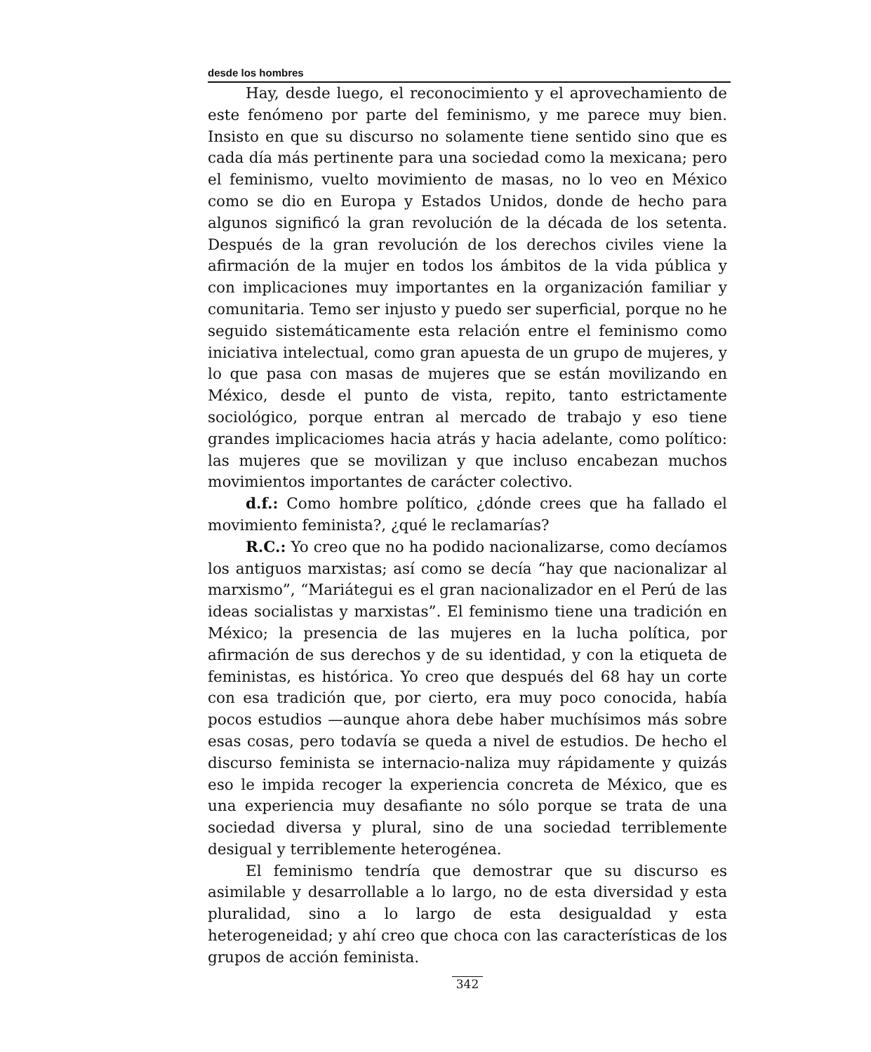desde los hombres
Hay, desde luego, el reconocimiento y el aprovechamiento de este fenómeno por parte del feminismo, y me parece muy bien. Insisto en que su discurso no solamente tiene sentido sino que es cada día más pertinente para una sociedad como la mexicana; pero el feminismo, vuelto movimiento de masas, no lo veo en México como se dio en Europa y Estados Unidos, donde de hecho para algunos significó la gran revolución de la década de los setenta. Después de la gran revolución de los derechos civiles viene la afirmación de la mujer en todos los ámbitos de la vida pública y con implicaciones muy importantes en la organización familiar y comunitaria. Temo ser injusto y puedo ser superficial, porque no he seguido sistemáticamente esta relación entre el feminismo como iniciativa intelectual, como gran apuesta de un grupo de mujeres, y lo que pasa con masas de mujeres que se están movilizando en México, desde el punto de vista, repito, tanto estrictamente sociológico, porque entran al mercado de trabajo y eso tiene grandes implicaciomes hacia atrás y hacia adelante, como político: las mujeres que se movilizan y que incluso encabezan muchos movimientos importantes de carácter colectivo.
d.f.: Como hombre político, ¿dónde crees que ha fallado el movimiento feminista?, ¿qué le reclamarías?
R.C.: Yo creo que no ha podido nacionalizarse, como decíamos los antiguos marxistas; así como se decía “hay que nacionalizar al marxismo”, “Mariátegui es el gran nacionalizador en el Perú de las ideas socialistas y marxistas”. El feminismo tiene una tradición en México; la presencia de las mujeres en la lucha política, por afirmación de sus derechos y de su identidad, y con la etiqueta de feministas, es histórica. Yo creo que después del 68 hay un corte con esa tradición que, por cierto, era muy poco conocida, había pocos estudios —aunque ahora debe haber muchísimos más sobre esas cosas, pero todavía se queda a nivel de estudios. De hecho el discurso feminista se internacio-naliza muy rápidamente y quizás eso le impida recoger la experiencia concreta de México, que es una experiencia muy desafiante no sólo porque se trata de una sociedad diversa y plural, sino de una sociedad terriblemente desigual y terriblemente heterogénea.
El feminismo tendría que demostrar que su discurso es asimilable y desarrollable a lo largo, no de esta diversidad y esta pluralidad, sino a lo largo de esta desigualdad y esta heterogeneidad; y ahí creo que choca con las características de los grupos de acción feminista.
342